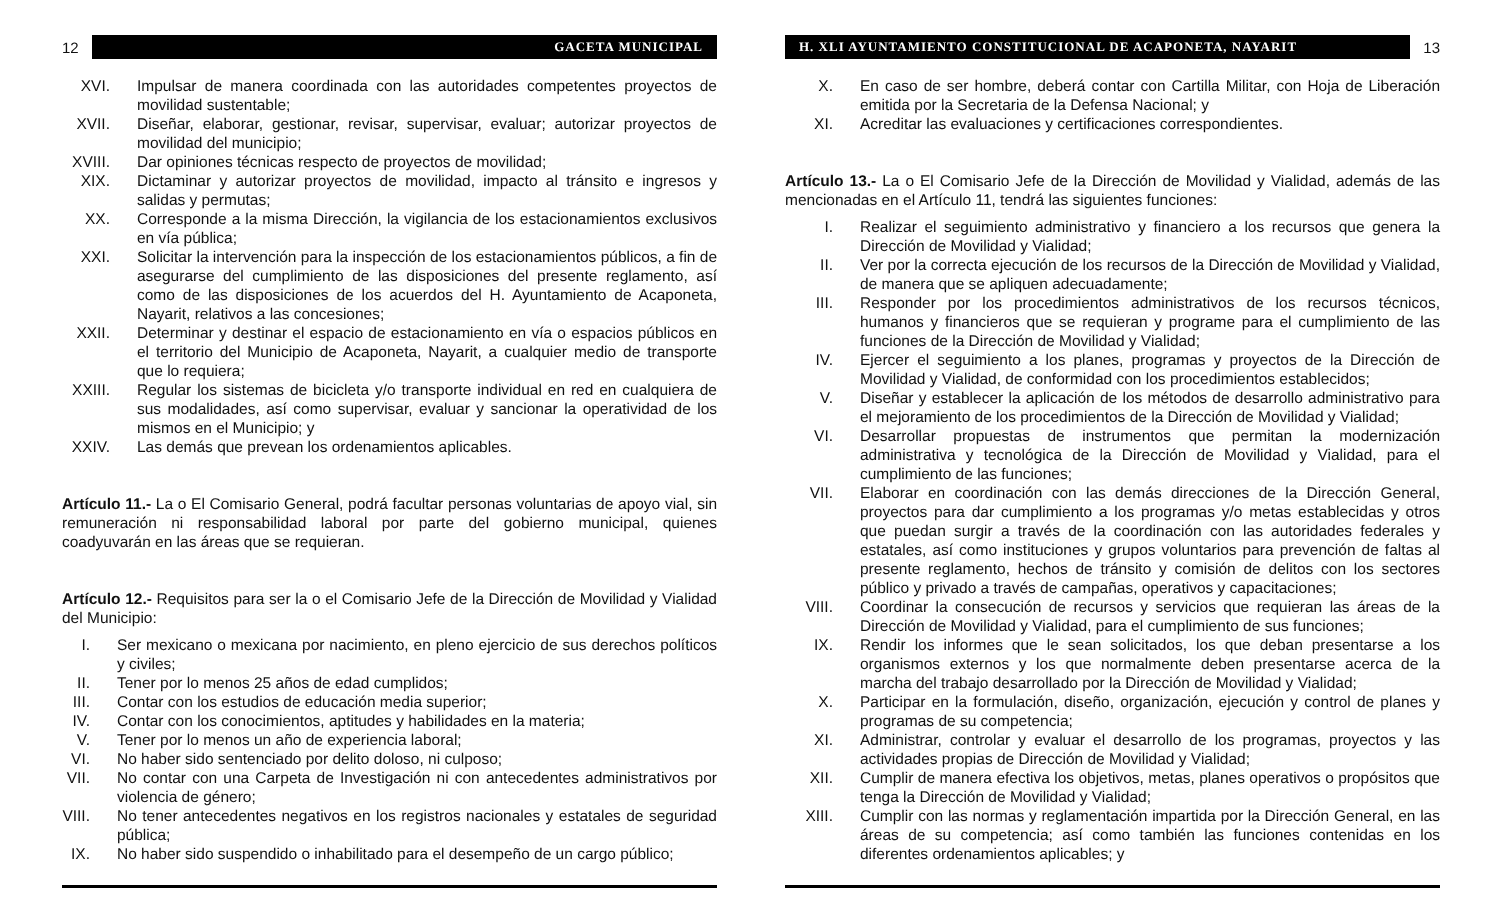12
GACETA MUNICIPAL
XVI. Impulsar de manera coordinada con las autoridades competentes proyectos de movilidad sustentable;
XVII. Diseñar, elaborar, gestionar, revisar, supervisar, evaluar; autorizar proyectos de movilidad del municipio;
XVIII. Dar opiniones técnicas respecto de proyectos de movilidad;
XIX. Dictaminar y autorizar proyectos de movilidad, impacto al tránsito e ingresos y salidas y permutas;
XX. Corresponde a la misma Dirección, la vigilancia de los estacionamientos exclusivos en vía pública;
XXI. Solicitar la intervención para la inspección de los estacionamientos públicos, a fin de asegurarse del cumplimiento de las disposiciones del presente reglamento, así como de las disposiciones de los acuerdos del H. Ayuntamiento de Acaponeta, Nayarit, relativos a las concesiones;
XXII. Determinar y destinar el espacio de estacionamiento en vía o espacios públicos en el territorio del Municipio de Acaponeta, Nayarit, a cualquier medio de transporte que lo requiera;
XXIII. Regular los sistemas de bicicleta y/o transporte individual en red en cualquiera de sus modalidades, así como supervisar, evaluar y sancionar la operatividad de los mismos en el Municipio; y
XXIV. Las demás que prevean los ordenamientos aplicables.
Artículo 11.- La o El Comisario General, podrá facultar personas voluntarias de apoyo vial, sin remuneración ni responsabilidad laboral por parte del gobierno municipal, quienes coadyuvarán en las áreas que se requieran.
Artículo 12.- Requisitos para ser la o el Comisario Jefe de la Dirección de Movilidad y Vialidad del Municipio:
I. Ser mexicano o mexicana por nacimiento, en pleno ejercicio de sus derechos políticos y civiles;
II. Tener por lo menos 25 años de edad cumplidos;
III. Contar con los estudios de educación media superior;
IV. Contar con los conocimientos, aptitudes y habilidades en la materia;
V. Tener por lo menos un año de experiencia laboral;
VI. No haber sido sentenciado por delito doloso, ni culposo;
VII. No contar con una Carpeta de Investigación ni con antecedentes administrativos por violencia de género;
VIII. No tener antecedentes negativos en los registros nacionales y estatales de seguridad pública;
IX. No haber sido suspendido o inhabilitado para el desempeño de un cargo público;
H. XLI AYUNTAMIENTO CONSTITUCIONAL DE ACAPONETA, NAYARIT
13
X. En caso de ser hombre, deberá contar con Cartilla Militar, con Hoja de Liberación emitida por la Secretaria de la Defensa Nacional; y
XI. Acreditar las evaluaciones y certificaciones correspondientes.
Artículo 13.- La o El Comisario Jefe de la Dirección de Movilidad y Vialidad, además de las mencionadas en el Artículo 11, tendrá las siguientes funciones:
I. Realizar el seguimiento administrativo y financiero a los recursos que genera la Dirección de Movilidad y Vialidad;
II. Ver por la correcta ejecución de los recursos de la Dirección de Movilidad y Vialidad, de manera que se apliquen adecuadamente;
III. Responder por los procedimientos administrativos de los recursos técnicos, humanos y financieros que se requieran y programe para el cumplimiento de las funciones de la Dirección de Movilidad y Vialidad;
IV. Ejercer el seguimiento a los planes, programas y proyectos de la Dirección de Movilidad y Vialidad, de conformidad con los procedimientos establecidos;
V. Diseñar y establecer la aplicación de los métodos de desarrollo administrativo para el mejoramiento de los procedimientos de la Dirección de Movilidad y Vialidad;
VI. Desarrollar propuestas de instrumentos que permitan la modernización administrativa y tecnológica de la Dirección de Movilidad y Vialidad, para el cumplimiento de las funciones;
VII. Elaborar en coordinación con las demás direcciones de la Dirección General, proyectos para dar cumplimiento a los programas y/o metas establecidas y otros que puedan surgir a través de la coordinación con las autoridades federales y estatales, así como instituciones y grupos voluntarios para prevención de faltas al presente reglamento, hechos de tránsito y comisión de delitos con los sectores público y privado a través de campañas, operativos y capacitaciones;
VIII. Coordinar la consecución de recursos y servicios que requieran las áreas de la Dirección de Movilidad y Vialidad, para el cumplimiento de sus funciones;
IX. Rendir los informes que le sean solicitados, los que deban presentarse a los organismos externos y los que normalmente deben presentarse acerca de la marcha del trabajo desarrollado por la Dirección de Movilidad y Vialidad;
X. Participar en la formulación, diseño, organización, ejecución y control de planes y programas de su competencia;
XI. Administrar, controlar y evaluar el desarrollo de los programas, proyectos y las actividades propias de Dirección de Movilidad y Vialidad;
XII. Cumplir de manera efectiva los objetivos, metas, planes operativos o propósitos que tenga la Dirección de Movilidad y Vialidad;
XIII. Cumplir con las normas y reglamentación impartida por la Dirección General, en las áreas de su competencia; así como también las funciones contenidas en los diferentes ordenamientos aplicables; y